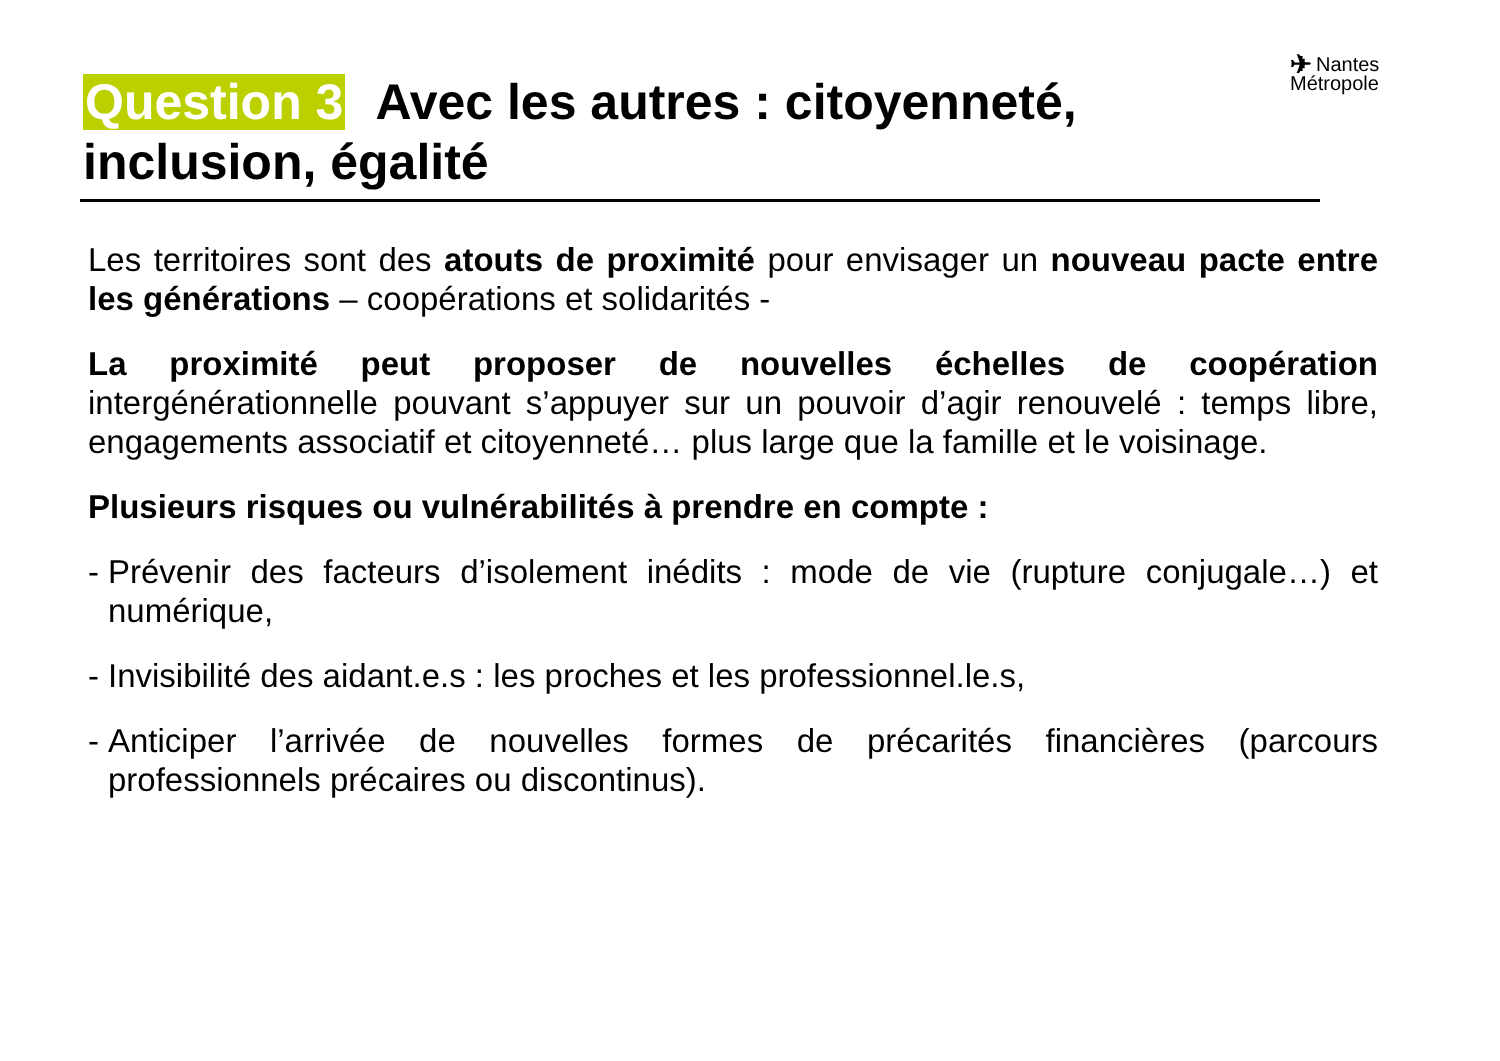✈ Nantes
Métropole
Question 3 Avec les autres : citoyenneté, inclusion, égalité
Les territoires sont des atouts de proximité pour envisager un nouveau pacte entre les générations – coopérations et solidarités -
La proximité peut proposer de nouvelles échelles de coopération intergénérationnelle pouvant s’appuyer sur un pouvoir d’agir renouvelé : temps libre, engagements associatif et citoyenneté… plus large que la famille et le voisinage.
Plusieurs risques ou vulnérabilités à prendre en compte :
- Prévenir des facteurs d’isolement inédits : mode de vie (rupture conjugale…) et numérique,
- Invisibilité des aidant.e.s : les proches et les professionnel.le.s,
- Anticiper l’arrivée de nouvelles formes de précarités financières (parcours professionnels précaires ou discontinus).